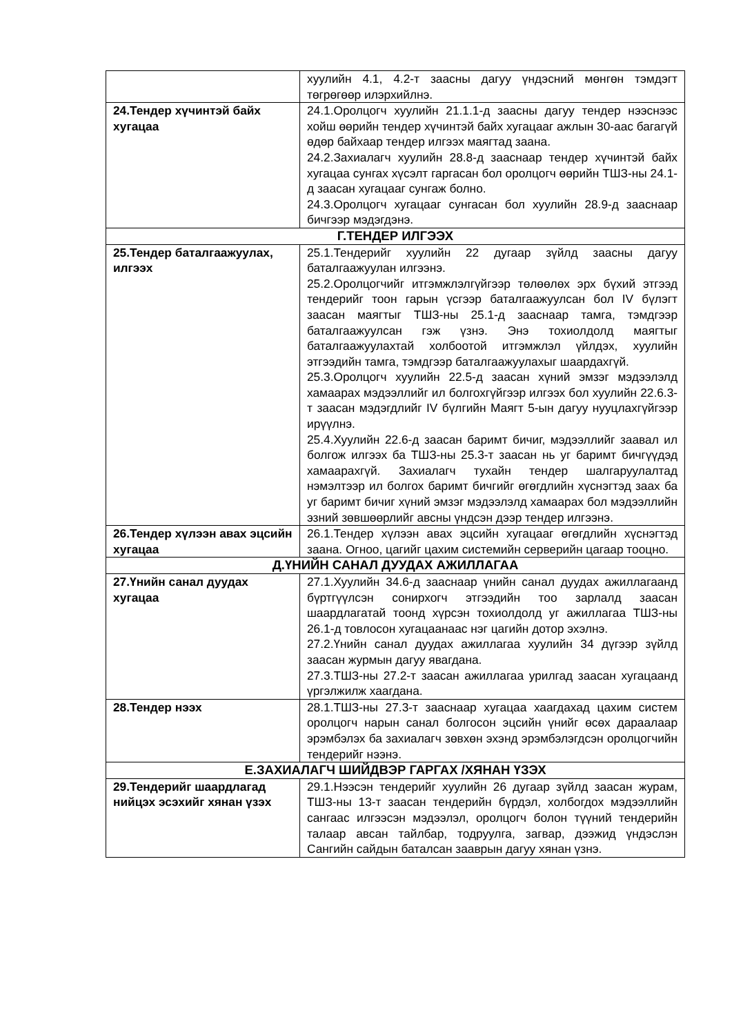| | хуулийн 4.1, 4.2-т заасны дагуу үндэсний мөнгөн тэмдэгт төгрөгөөр илэрхийлнэ. |
| 24.Тендер хүчинтэй байх хугацаа | 24.1.Оролцогч хуулийн 21.1.1-д заасны дагуу тендер нээснээс хойш өөрийн тендер хүчинтэй байх хугацааг ажлын 30-аас багагүй өдөр байхаар тендер илгээх маягтад заана. 24.2.Захиалагч хуулийн 28.8-д зааснаар тендер хүчинтэй байх хугацаа сунгах хүсэлт гаргасан бол оролцогч өөрийн ТШЗ-ны 24.1-д заасан хугацааг сунгаж болно. 24.3.Оролцогч хугацааг сунгасан бол хуулийн 28.9-д зааснаар бичгээр мэдэгдэнэ. |
| Г.ТЕНДЕР ИЛГЭЭХ | |
| 25.Тендер баталгаажуулах, илгээх | 25.1.Тендерийг хуулийн 22 дугаар зүйлд заасны дагуу баталгаажуулан илгээнэ. 25.2.Оролцогчийг итгэмжлэлгүйгээр төлөөлөх эрх бүхий этгээд тендерийг тоон гарын үсгээр баталгаажуулсан бол IV бүлэгт заасан маягтыг ТШЗ-ны 25.1-д зааснаар тамга, тэмдгээр баталгаажуулсан гэж үзнэ. Энэ тохиолдолд маягтыг баталгаажуулахтай холбоотой итгэмжлэл үйлдэх, хуулийн этгээдийн тамга, тэмдгээр баталгаажуулахыг шаардахгүй. 25.3.Оролцогч хуулийн 22.5-д заасан хүний эмзэг мэдээлэлд хамаарах мэдээллийг ил болгохгүйгээр илгээх бол хуулийн 22.6.3-т заасан мэдэгдлийг IV бүлгийн Маягт 5-ын дагуу нууцлахгүйгээр ирүүлнэ. 25.4.Хуулийн 22.6-д заасан баримт бичиг, мэдээллийг заавал ил болгож илгээх ба ТШЗ-ны 25.3-т заасан нь уг баримт бичгүүдэд хамаарахгүй. Захиалагч тухайн тендер шалгаруулалтад нэмэлтээр ил болгох баримт бичгийг өгөгдлийн хүснэгтэд заах ба уг баримт бичиг хүний эмзэг мэдээлэлд хамаарах бол мэдээллийн эзний зөвшөөрлийг авсны үндсэн дээр тендер илгээнэ. |
| 26.Тендер хүлээн авах эцсийн хугацаа | 26.1.Тендер хүлээн авах эцсийн хугацааг өгөгдлийн хүснэгтэд заана. Огноо, цагийг цахим системийн серверийн цагаар тооцно. |
| Д.ҮНИЙН САНАЛ ДУУДАХ АЖИЛЛАГАА | |
| 27.Үнийн санал дуудах хугацаа | 27.1.Хуулийн 34.6-д зааснаар үнийн санал дуудах ажиллагаанд бүртгүүлсэн сонирхогч этгээдийн тоо зарлалд заасан шаардлагатай тоонд хүрсэн тохиолдолд уг ажиллагаа ТШЗ-ны 26.1-д товлосон хугацаанаас нэг цагийн дотор эхэлнэ. 27.2.Үнийн санал дуудах ажиллагаа хуулийн 34 дүгээр зүйлд заасан журмын дагуу явагдана. 27.3.ТШЗ-ны 27.2-т заасан ажиллагаа урилгад заасан хугацаанд үргэлжилж хаагдана. |
| 28.Тендер нээх | 28.1.ТШЗ-ны 27.3-т зааснаар хугацаа хаагдахад цахим систем оролцогч нарын санал болгосон эцсийн үнийг өсөх дараалаар эрэмбэлэх ба захиалагч зөвхөн эхэнд эрэмбэлэгдсэн оролцогчийн тендерийг нээнэ. |
| Е.ЗАХИАЛАГЧ ШИЙДВЭР ГАРГАХ /ХЯНАН ҮЗЭХ | |
| 29.Тендерийг шаардлагад нийцэх эсэхийг хянан үзэх | 29.1.Нээсэн тендерийг хуулийн 26 дугаар зүйлд заасан журам, ТШЗ-ны 13-т заасан тендерийн бүрдэл, холбогдох мэдээллийн сангаас илгээсэн мэдээлэл, оролцогч болон түүний тендерийн талаар авсан тайлбар, тодруулга, загвар, дээжид үндэслэн Сангийн сайдын баталсан зааврын дагуу хянан үзнэ. |